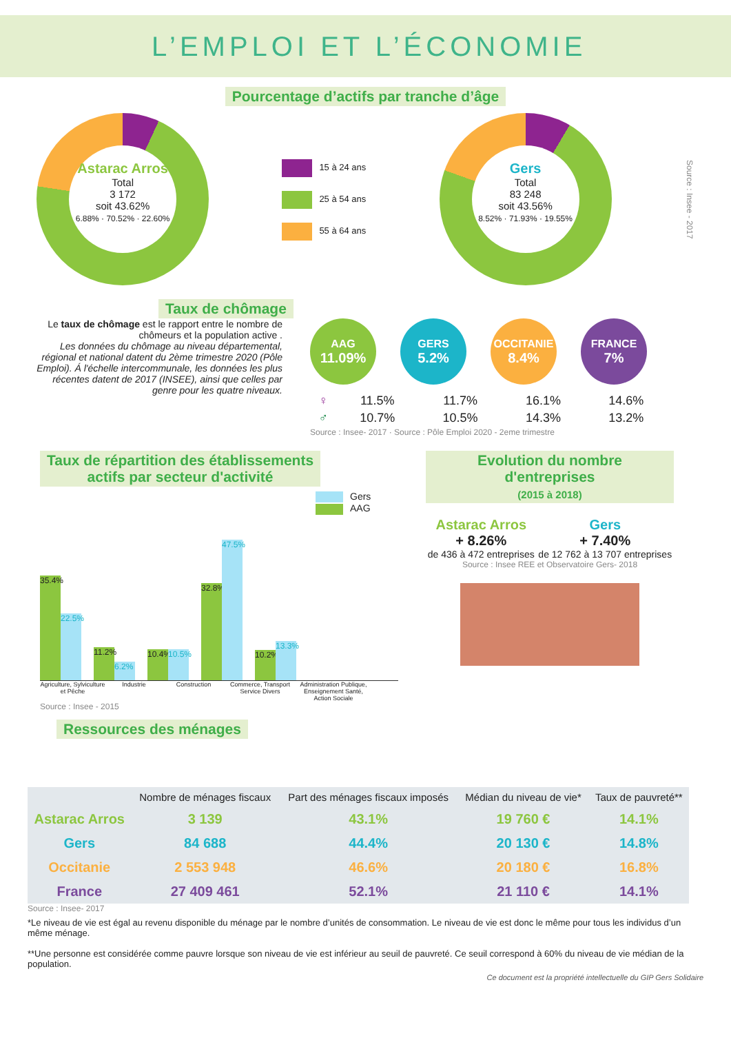L’EMPLOI ET L’ÉCONOMIE
Pourcentage d’actifs par tranche d’âge
Astarac Arros
Total
3 172
soit 43.62%
6.88% · 70.52% · 22.60%
15 à 24 ans
25 à 54 ans
55 à 64 ans
Gers
Total
83 248
soit 43.56%
8.52% · 71.93% · 19.55%
Source : Insee - 2017
Taux de chômage
Le taux de chômage est le rapport entre le nombre de chômeurs et la population active .
Les données du chômage au niveau départemental, régional et national datent du 2ème trimestre 2020 (Pôle Emploi). Á l'échelle intercommunale, les données les plus récentes datent de 2017 (INSEE), ainsi que celles par genre pour les quatre niveaux.
AAG
11.09%
GERS
5.2%
OCCITANIE
8.4%
FRANCE
7%
| ♀ | 11.5% | 11.7% | 16.1% | 14.6% |
| ♂ | 10.7% | 10.5% | 14.3% | 13.2% |
Source : Insee- 2017 · Source : Pôle Emploi 2020 - 2eme trimestre
Taux de répartition des établissements
actifs par secteur d'activité
Gers
AAG
35.4%
22.5%
11.2%
6.2%
10.4%
10.5%
32.8%
47.5%
10.2%
13.3%
Agriculture, Sylviculture et Pêche Industrie Construction Commerce, Transport Service Divers Administration Publique, Enseignement Santé, Action Sociale
Source : Insee - 2015
Evolution du nombre d'entreprises
(2015 à 2018)
Astarac Arros
+ 8.26%
de 436 à 472 entreprises
Gers
+ 7.40%
de 12 762 à 13 707 entreprises
Source : Insee REE et Observatoire Gers- 2018
Ressources des ménages
| | Nombre de ménages fiscaux | Part des ménages fiscaux imposés | Médian du niveau de vie* | Taux de pauvreté** |
| --- | --- | --- | --- | --- |
| Astarac Arros | 3 139 | 43.1% | 19 760 € | 14.1% |
| Gers | 84 688 | 44.4% | 20 130 € | 14.8% |
| Occitanie | 2 553 948 | 46.6% | 20 180 € | 16.8% |
| France | 27 409 461 | 52.1% | 21 110 € | 14.1% |
Source : Insee- 2017
*Le niveau de vie est égal au revenu disponible du ménage par le nombre d’unités de consommation. Le niveau de vie est donc le même pour tous les individus d’un même ménage.
**Une personne est considérée comme pauvre lorsque son niveau de vie est inférieur au seuil de pauvreté. Ce seuil correspond à 60% du niveau de vie médian de la population.
Ce document est la propriété intellectuelle du GIP Gers Solidaire